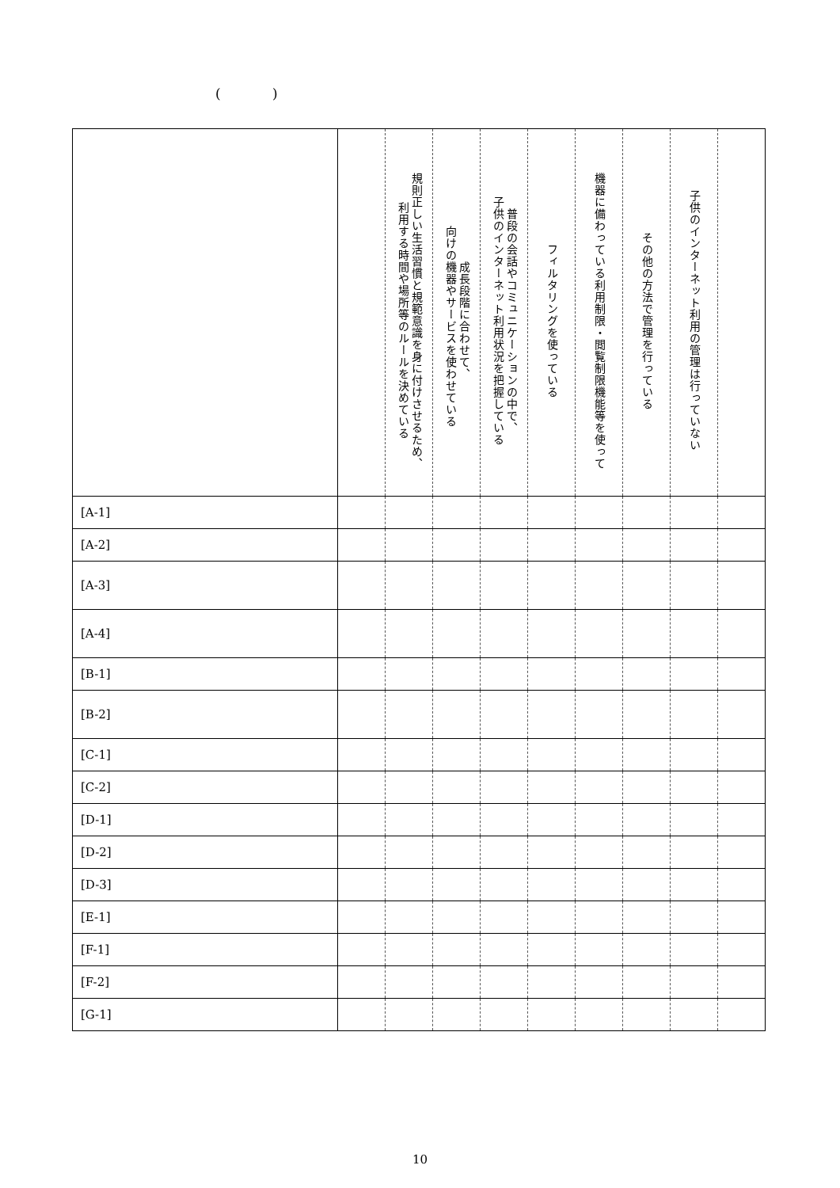( )
| | | 規則正しい生活習慣と規範意識を身に付けさせるため、 利用する時間や場所等のルールを決めている | 成長段階に合わせて、 向けの機器やサービスを使わせている | 普段の会話やコミュニケーションの中で、 子供のインターネット利用状況を把握している | フィルタリングを使っている | 機器に備わっている利用制限・閲覧制限機能等を使って | その他の方法で管理を行っている | 子供のインターネット利用の管理は行っていない | |
| --- | --- | --- | --- | --- | --- | --- | --- | --- | --- |
| [A-1] | | | | | | | | | |
| [A-2] | | | | | | | | | |
| [A-3] | | | | | | | | | |
| [A-4] | | | | | | | | | |
| [B-1] | | | | | | | | | |
| [B-2] | | | | | | | | | |
| [C-1] | | | | | | | | | |
| [C-2] | | | | | | | | | |
| [D-1] | | | | | | | | | |
| [D-2] | | | | | | | | | |
| [D-3] | | | | | | | | | |
| [E-1] | | | | | | | | | |
| [F-1] | | | | | | | | | |
| [F-2] | | | | | | | | | |
| [G-1] | | | | | | | | | |
10